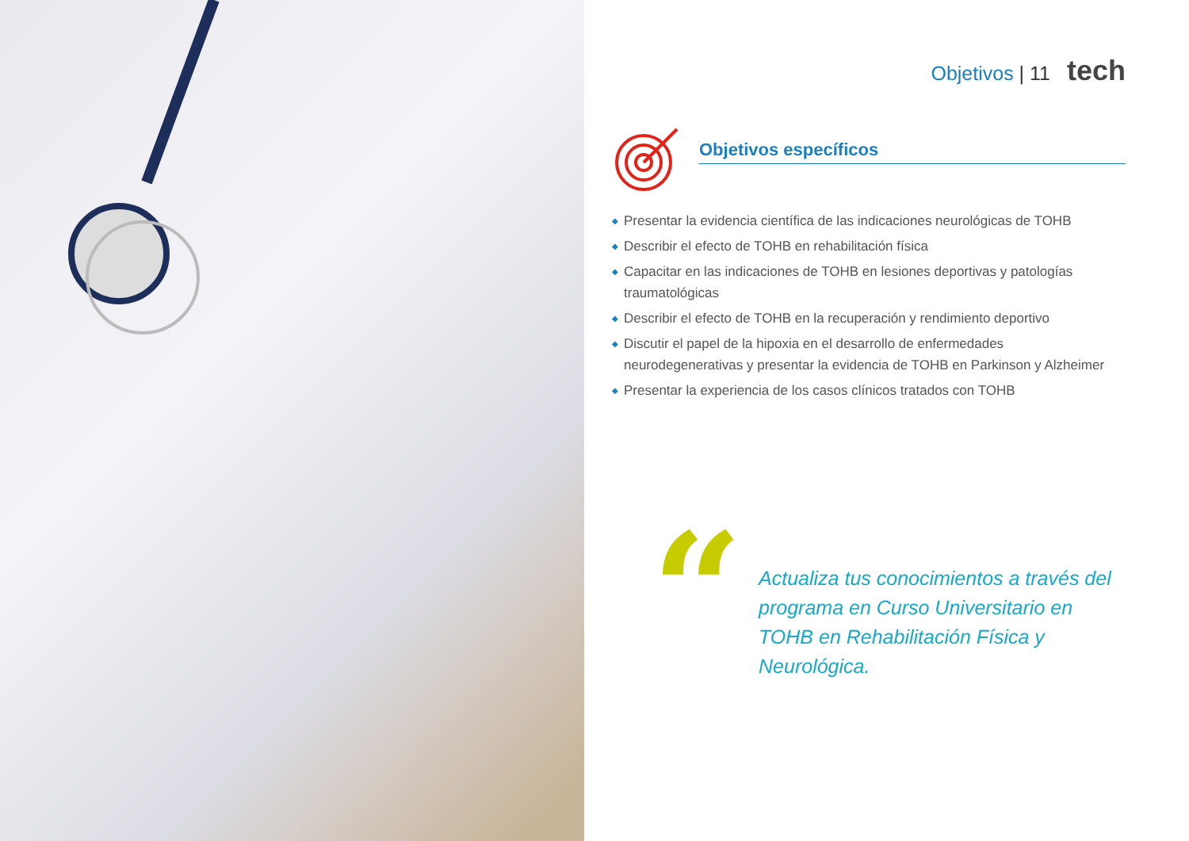Objetivos | 11 tech
Objetivos específicos
◆ Presentar la evidencia científica de las indicaciones neurológicas de TOHB
◆ Describir el efecto de TOHB en rehabilitación física
◆ Capacitar en las indicaciones de TOHB en lesiones deportivas y patologías traumatológicas
◆ Describir el efecto de TOHB en la recuperación y rendimiento deportivo
◆ Discutir el papel de la hipoxia en el desarrollo de enfermedades neurodegenerativas y presentar la evidencia de TOHB en Parkinson y Alzheimer
◆ Presentar la experiencia de los casos clínicos tratados con TOHB
“
Actualiza tus conocimientos a través del programa en Curso Universitario en TOHB en Rehabilitación Física y Neurológica.